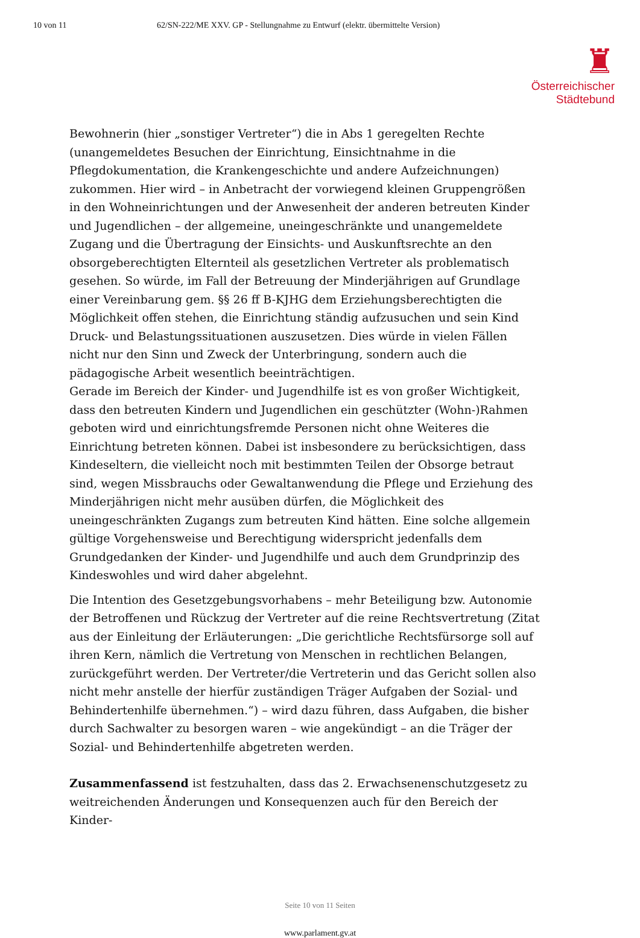10 von 11 62/SN-222/ME XXV. GP - Stellungnahme zu Entwurf (elektr. übermittelte Version)
♜
Österreichischer
Städtebund
Bewohnerin (hier „sonstiger Vertreter“) die in Abs 1 geregelten Rechte (unangemeldetes Besuchen der Einrichtung, Einsichtnahme in die Pflegdokumentation, die Krankengeschichte und andere Aufzeichnungen) zukommen. Hier wird – in Anbetracht der vorwiegend kleinen Gruppengrößen in den Wohneinrichtungen und der Anwesenheit der anderen betreuten Kinder und Jugendlichen – der allgemeine, uneingeschränkte und unangemeldete Zugang und die Übertragung der Einsichts- und Auskunftsrechte an den obsorgeberechtigten Elternteil als gesetzlichen Vertreter als problematisch gesehen. So würde, im Fall der Betreuung der Minderjährigen auf Grundlage einer Vereinbarung gem. §§ 26 ff B-KJHG dem Erziehungsberechtigten die Möglichkeit offen stehen, die Einrichtung ständig aufzusuchen und sein Kind Druck- und Belastungssituationen auszusetzen. Dies würde in vielen Fällen nicht nur den Sinn und Zweck der Unterbringung, sondern auch die pädagogische Arbeit wesentlich beeinträchtigen.
Gerade im Bereich der Kinder- und Jugendhilfe ist es von großer Wichtigkeit, dass den betreuten Kindern und Jugendlichen ein geschützter (Wohn-)Rahmen geboten wird und einrichtungsfremde Personen nicht ohne Weiteres die Einrichtung betreten können. Dabei ist insbesondere zu berücksichtigen, dass Kindeseltern, die vielleicht noch mit bestimmten Teilen der Obsorge betraut sind, wegen Missbrauchs oder Gewaltanwendung die Pflege und Erziehung des Minderjährigen nicht mehr ausüben dürfen, die Möglichkeit des uneingeschränkten Zugangs zum betreuten Kind hätten. Eine solche allgemein gültige Vorgehensweise und Berechtigung widerspricht jedenfalls dem Grundgedanken der Kinder- und Jugendhilfe und auch dem Grundprinzip des Kindeswohles und wird daher abgelehnt.
Die Intention des Gesetzgebungsvorhabens – mehr Beteiligung bzw. Autonomie der Betroffenen und Rückzug der Vertreter auf die reine Rechtsvertretung (Zitat aus der Einleitung der Erläuterungen: „Die gerichtliche Rechtsfürsorge soll auf ihren Kern, nämlich die Vertretung von Menschen in rechtlichen Belangen, zurückgeführt werden. Der Vertreter/die Vertreterin und das Gericht sollen also nicht mehr anstelle der hierfür zuständigen Träger Aufgaben der Sozial- und Behindertenhilfe übernehmen.“) – wird dazu führen, dass Aufgaben, die bisher durch Sachwalter zu besorgen waren – wie angekündigt – an die Träger der Sozial- und Behindertenhilfe abgetreten werden.
Zusammenfassend ist festzuhalten, dass das 2. Erwachsenenschutzgesetz zu weitreichenden Änderungen und Konsequenzen auch für den Bereich der Kinder-
Seite 10 von 11 Seiten
www.parlament.gv.at